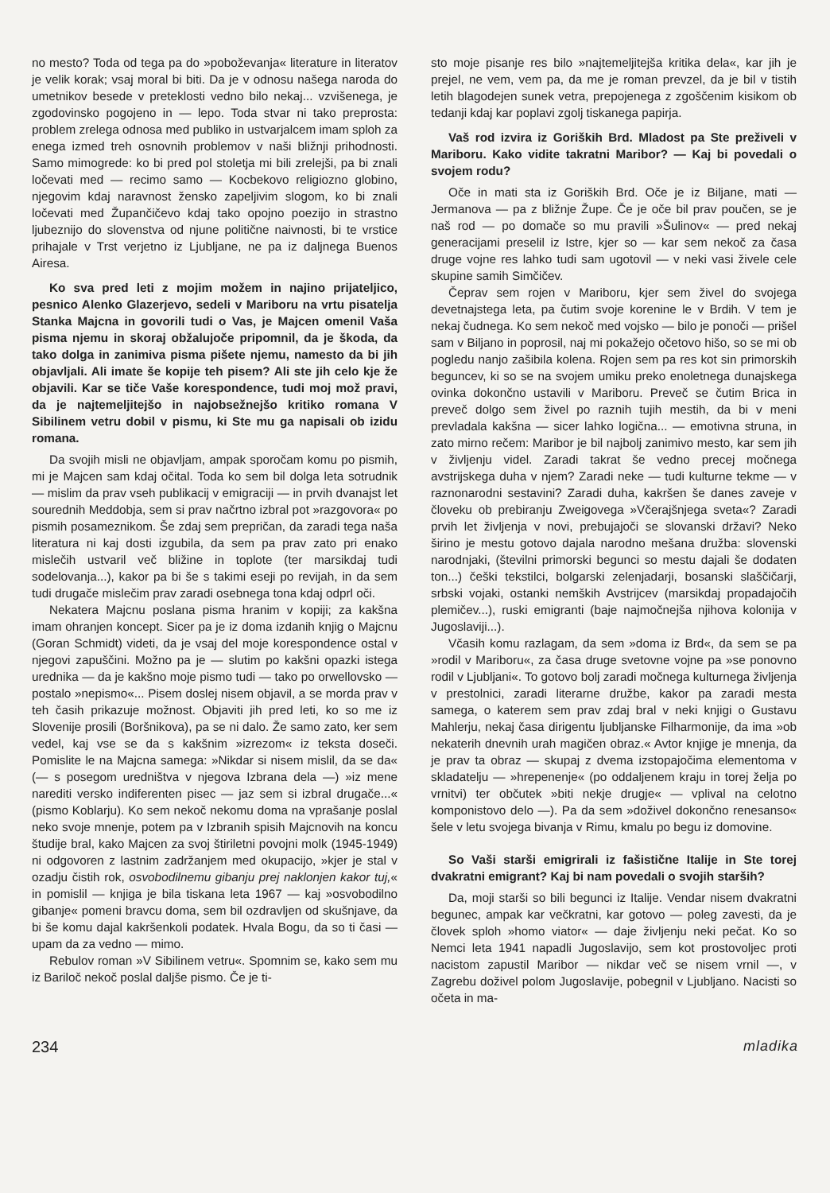no mesto? Toda od tega pa do »poboževanja« literature in literatov je velik korak; vsaj moral bi biti. Da je v odnosu našega naroda do umetnikov besede v preteklosti vedno bilo nekaj... vzvišenega, je zgodovinsko pogojeno in — lepo. Toda stvar ni tako preprosta: problem zrelega odnosa med publiko in ustvarjalcem imam sploh za enega izmed treh osnovnih problemov v naši bližnji prihodnosti. Samo mimogrede: ko bi pred pol stoletja mi bili zrelejši, pa bi znali ločevati med — recimo samo — Kocbekovo religiozno globino, njegovim kdaj naravnost žensko zapeljivim slogom, ko bi znali ločevati med Župančičevo kdaj tako opojno poezijo in strastno ljubeznijo do slovenstva od njune politične naivnosti, bi te vrstice prihajale v Trst verjetno iz Ljubljane, ne pa iz daljnega Buenos Airesa.
Ko sva pred leti z mojim možem in najino prijateljico, pesnico Alenko Glazerjevo, sedeli v Mariboru na vrtu pisatelja Stanka Majcna in govorili tudi o Vas, je Majcen omenil Vaša pisma njemu in skoraj obžalujoče pripomnil, da je škoda, da tako dolga in zanimiva pisma pišete njemu, namesto da bi jih objavljali. Ali imate še kopije teh pisem? Ali ste jih celo kje že objavili. Kar se tiče Vaše korespondence, tudi moj mož pravi, da je najtemeljitejšo in najobsežnejšo kritiko romana V Sibilinem vetru dobil v pismu, ki Ste mu ga napisali ob izidu romana.
Da svojih misli ne objavljam, ampak sporočam komu po pismih, mi je Majcen sam kdaj očital. Toda ko sem bil dolga leta sotrudnik — mislim da prav vseh publikacij v emigraciji — in prvih dvanajst let sourednih Meddobja, sem si prav načrtno izbral pot »razgovora« po pismih posameznikom. Še zdaj sem prepričan, da zaradi tega naša literatura ni kaj dosti izgubila, da sem pa prav zato pri enako mislečih ustvaril več bližine in toplote (ter marsikdaj tudi sodelovanja...), kakor pa bi še s takimi eseji po revijah, in da sem tudi drugače mislečim prav zaradi osebnega tona kdaj odprl oči.
Nekatera Majcnu poslana pisma hranim v kopiji; za kakšna imam ohranjen koncept. Sicer pa je iz doma izdanih knjig o Majcnu (Goran Schmidt) videti, da je vsaj del moje korespondence ostal v njegovi zapuščini. Možno pa je — slutim po kakšni opazki istega urednika — da je kakšno moje pismo tudi — tako po orwellovsko — postalo »nepismo«... Pisem doslej nisem objavil, a se morda prav v teh časih prikazuje možnost. Objaviti jih pred leti, ko so me iz Slovenije prosili (Boršnikova), pa se ni dalo. Že samo zato, ker sem vedel, kaj vse se da s kakšnim »izrezom« iz teksta doseči. Pomislite le na Majcna samega: »Nikdar si nisem mislil, da se da« (— s posegom uredništva v njegova Izbrana dela —) »iz mene narediti versko indiferenten pisec — jaz sem si izbral drugače...« (pismo Koblarju). Ko sem nekoč nekomu doma na vprašanje poslal neko svoje mnenje, potem pa v Izbranih spisih Majcnovih na koncu študije bral, kako Majcen za svoj štiriletni povojni molk (1945-1949) ni odgovoren z lastnim zadržanjem med okupacijo, »kjer je stal v ozadju čistih rok, osvobodilnemu gibanju prej naklonjen kakor tuj,« in pomislil — knjiga je bila tiskana leta 1967 — kaj »osvobodilno gibanje« pomeni bravcu doma, sem bil ozdravljen od skušnjave, da bi še komu dajal kakršenkoli podatek. Hvala Bogu, da so ti časi — upam da za vedno — mimo.
Rebulov roman »V Sibilinem vetru«. Spomnim se, kako sem mu iz Bariloč nekoč poslal daljše pismo. Če je ti-
sto moje pisanje res bilo »najtemeljitejša kritika dela«, kar jih je prejel, ne vem, vem pa, da me je roman prevzel, da je bil v tistih letih blagodejen sunek vetra, prepojenega z zgoščenim kisikom ob tedanji kdaj kar poplavi zgolj tiskanega papirja.
Vaš rod izvira iz Goriških Brd. Mladost pa Ste preživeli v Mariboru. Kako vidite takratni Maribor? — Kaj bi povedali o svojem rodu?
Oče in mati sta iz Goriških Brd. Oče je iz Biljane, mati — Jermanova — pa z bližnje Župe. Če je oče bil prav poučen, se je naš rod — po domače so mu pravili »Šulinov« — pred nekaj generacijami preselil iz Istre, kjer so — kar sem nekoč za časa druge vojne res lahko tudi sam ugotovil — v neki vasi živele cele skupine samih Simčičev.
Čeprav sem rojen v Mariboru, kjer sem živel do svojega devetnajstega leta, pa čutim svoje korenine le v Brdih. V tem je nekaj čudnega. Ko sem nekoč med vojsko — bilo je ponoči — prišel sam v Biljano in poprosil, naj mi pokažejo očetovo hišo, so se mi ob pogledu nanjo zašibila kolena. Rojen sem pa res kot sin primorskih beguncev, ki so se na svojem umiku preko enoletnega dunajskega ovinka dokončno ustavili v Mariboru. Preveč se čutim Brica in preveč dolgo sem živel po raznih tujih mestih, da bi v meni prevladala kakšna — sicer lahko logična... — emotivna struna, in zato mirno rečem: Maribor je bil najbolj zanimivo mesto, kar sem jih v življenju videl. Zaradi takrat še vedno precej močnega avstrijskega duha v njem? Zaradi neke — tudi kulturne tekme — v raznonarodni sestavini? Zaradi duha, kakršen še danes zaveje v človeku ob prebiranju Zweigovega »Včerajšnjega sveta«? Zaradi prvih let življenja v novi, prebujajoči se slovanski državi? Neko širino je mestu gotovo dajala narodno mešana družba: slovenski narodnjaki, (številni primorski begunci so mestu dajali še dodaten ton...) češki tekstilci, bolgarski zelenjadarji, bosanski slaščičarji, srbski vojaki, ostanki nemških Avstrijcev (marsikdaj propadajočih plemičev...), ruski emigranti (baje najmočnejša njihova kolonija v Jugoslaviji...).
Včasih komu razlagam, da sem »doma iz Brd«, da sem se pa »rodil v Mariboru«, za časa druge svetovne vojne pa »se ponovno rodil v Ljubljani«. To gotovo bolj zaradi močnega kulturnega življenja v prestolnici, zaradi literarne družbe, kakor pa zaradi mesta samega, o katerem sem prav zdaj bral v neki knjigi o Gustavu Mahlerju, nekaj časa dirigentu ljubljanske Filharmonije, da ima »ob nekaterih dnevnih urah magičen obraz.« Avtor knjige je mnenja, da je prav ta obraz — skupaj z dvema izstopajočima elementoma v skladatelju — »hrepenenje« (po oddaljenem kraju in torej želja po vrnitvi) ter občutek »biti nekje drugje« — vplival na celotno komponistovo delo —). Pa da sem »doživel dokončno renesanso« šele v letu svojega bivanja v Rimu, kmalu po begu iz domovine.
So Vaši starši emigrirali iz fašistične Italije in Ste torej dvakratni emigrant? Kaj bi nam povedali o svojih starših?
Da, moji starši so bili begunci iz Italije. Vendar nisem dvakratni begunec, ampak kar večkratni, kar gotovo — poleg zavesti, da je človek sploh »homo viator« — daje življenju neki pečat. Ko so Nemci leta 1941 napadli Jugoslavijo, sem kot prostovoljec proti nacistom zapustil Maribor — nikdar več se nisem vrnil —, v Zagrebu doživel polom Jugoslavije, pobegnil v Ljubljano. Nacisti so očeta in ma-
234 mladika